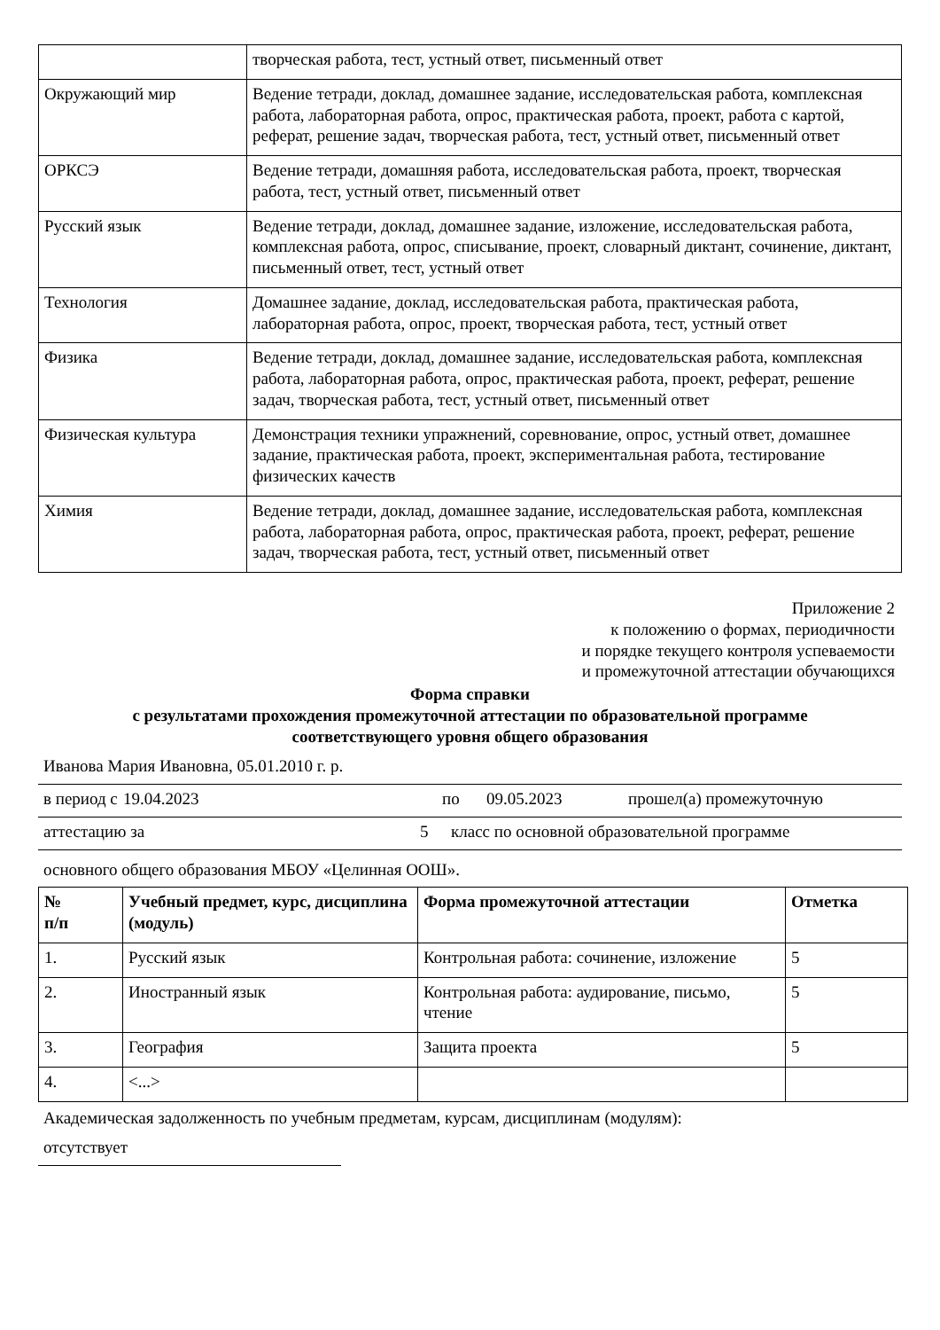| | творческая работа, тест, устный ответ, письменный ответ |
| Окружающий мир | Ведение тетради, доклад, домашнее задание, исследовательская работа, комплексная работа, лабораторная работа, опрос, практическая работа, проект, работа с картой, реферат, решение задач, творческая работа, тест, устный ответ, письменный ответ |
| ОРКСЭ | Ведение тетради, домашняя работа, исследовательская работа, проект, творческая работа, тест, устный ответ, письменный ответ |
| Русский язык | Ведение тетради, доклад, домашнее задание, изложение, исследовательская работа, комплексная работа, опрос, списывание, проект, словарный диктант, сочинение, диктант, письменный ответ, тест, устный ответ |
| Технология | Домашнее задание, доклад, исследовательская работа, практическая работа, лабораторная работа, опрос, проект, творческая работа, тест, устный ответ |
| Физика | Ведение тетради, доклад, домашнее задание, исследовательская работа, комплексная работа, лабораторная работа, опрос, практическая работа, проект, реферат, решение задач, творческая работа, тест, устный ответ, письменный ответ |
| Физическая культура | Демонстрация техники упражнений, соревнование, опрос, устный ответ, домашнее задание, практическая работа, проект, экспериментальная работа, тестирование физических качеств |
| Химия | Ведение тетради, доклад, домашнее задание, исследовательская работа, комплексная работа, лабораторная работа, опрос, практическая работа, проект, реферат, решение задач, творческая работа, тест, устный ответ, письменный ответ |
Приложение 2
к положению о формах, периодичности
и порядке текущего контроля успеваемости
и промежуточной аттестации обучающихся
Форма справки
с результатами прохождения промежуточной аттестации по образовательной программе
соответствующего уровня общего образования
Иванова Мария Ивановна, 05.01.2010 г. р.
в период с 19.04.2023 по 09.05.2023 прошел(а) промежуточную
аттестацию за 5 класс по основной образовательной программе
основного общего образования МБОУ «Целинная ООШ».
| № п/п | Учебный предмет, курс, дисциплина (модуль) | Форма промежуточной аттестации | Отметка |
| --- | --- | --- | --- |
| 1. | Русский язык | Контрольная работа: сочинение, изложение | 5 |
| 2. | Иностранный язык | Контрольная работа: аудирование, письмо, чтение | 5 |
| 3. | География | Защита проекта | 5 |
| 4. | <...> | | |
Академическая задолженность по учебным предметам, курсам, дисциплинам (модулям):
отсутствует